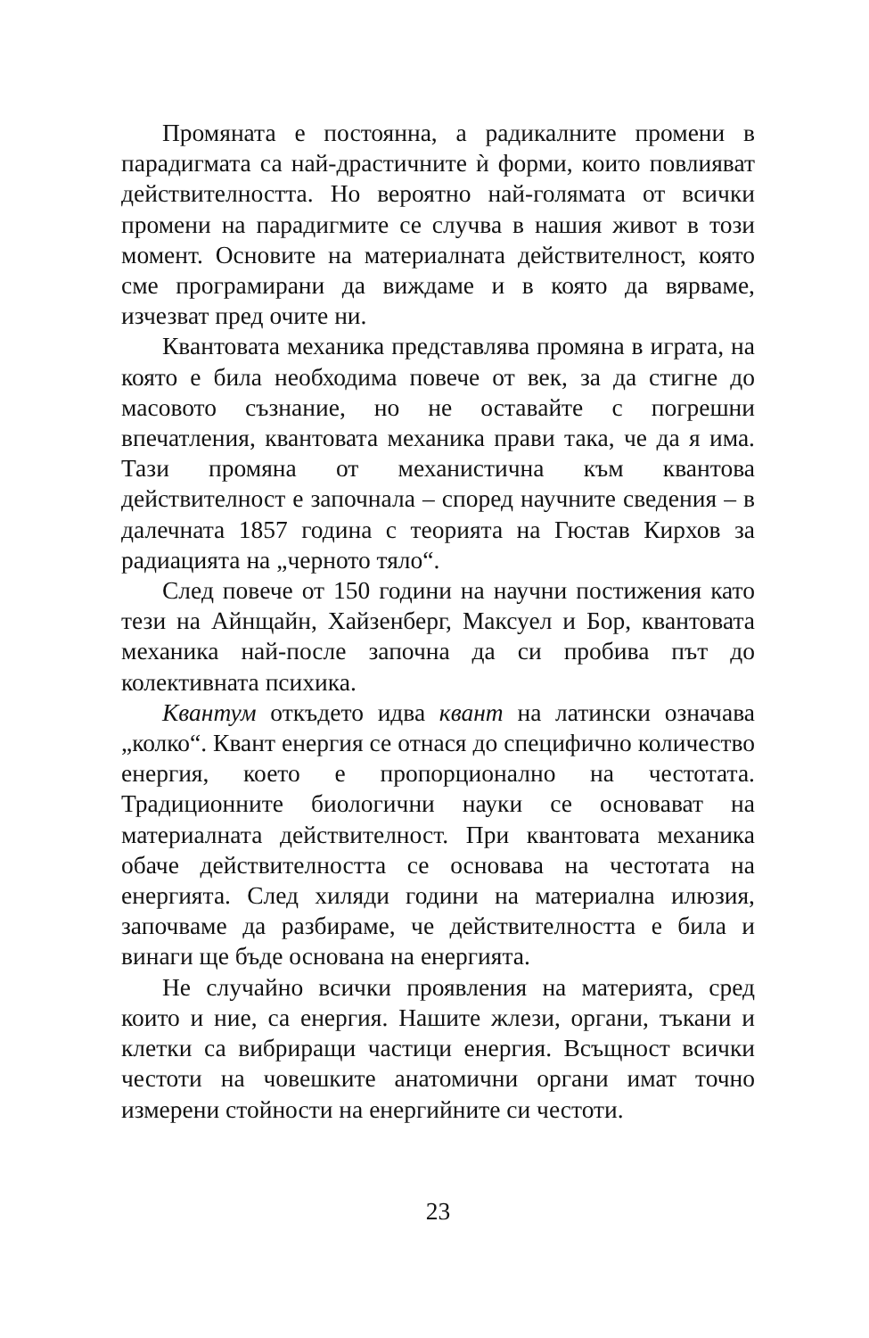Промяната е постоянна, а радикалните промени в парадигмата са най-драстичните ѝ форми, които повлияват действителността. Но вероятно най-голямата от всички промени на парадигмите се случва в нашия живот в този момент. Основите на материалната действителност, която сме програмирани да виждаме и в която да вярваме, изчезват пред очите ни.
Квантовата механика представлява промяна в играта, на която е била необходима повече от век, за да стигне до масовото съзнание, но не оставайте с погрешни впечатления, квантовата механика прави така, че да я има. Тази промяна от механистична към квантова действителност е започнала – според научните сведения – в далечната 1857 година с теорията на Гюстав Кирхов за радиацията на „черното тяло“.
След повече от 150 години на научни постижения като тези на Айнщайн, Хайзенберг, Максуел и Бор, квантовата механика най-после започна да си пробива път до колективната психика.
Квантум откъдето идва квант на латински означава „колко“. Квант енергия се отнася до специфично количество енергия, което е пропорционално на честотата. Традиционните биологични науки се основават на материалната действителност. При квантовата механика обаче действителността се основава на честотата на енергията. След хиляди години на материална илюзия, започваме да разбираме, че действителността е била и винаги ще бъде основана на енергията.
Не случайно всички проявления на материята, сред които и ние, са енергия. Нашите жлези, органи, тъкани и клетки са вибриращи частици енергия. Всъщност всички честоти на човешките анатомични органи имат точно измерени стойности на енергийните си честоти.
23